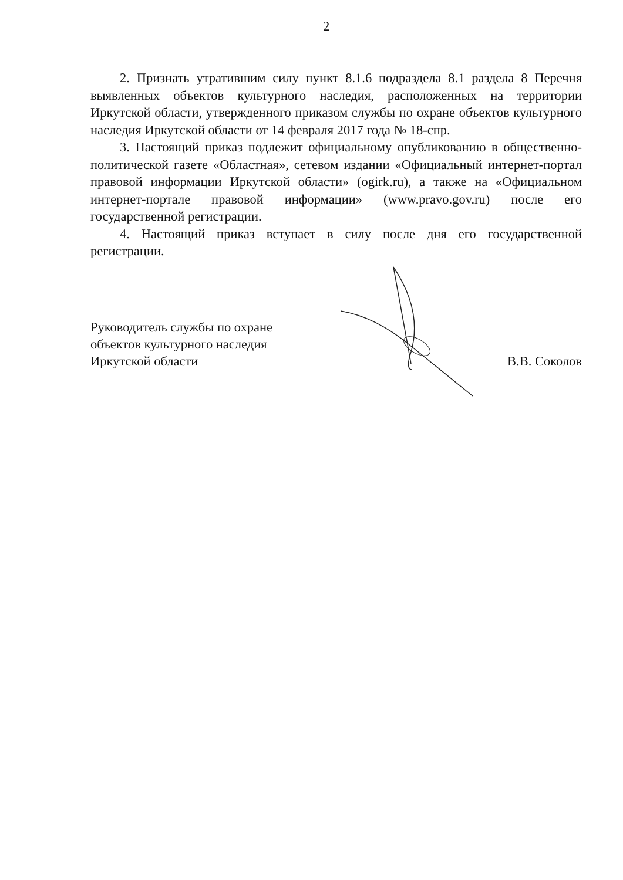2
2. Признать утратившим силу пункт 8.1.6 подраздела 8.1 раздела 8 Перечня выявленных объектов культурного наследия, расположенных на территории Иркутской области, утвержденного приказом службы по охране объектов культурного наследия Иркутской области от 14 февраля 2017 года № 18-спр.
3. Настоящий приказ подлежит официальному опубликованию в общественно-политической газете «Областная», сетевом издании «Официальный интернет-портал правовой информации Иркутской области» (ogirk.ru), а также на «Официальном интернет-портале правовой информации» (www.pravo.gov.ru) после его государственной регистрации.
4. Настоящий приказ вступает в силу после дня его государственной регистрации.
Руководитель службы по охране
объектов культурного наследия
Иркутской области
В.В. Соколов